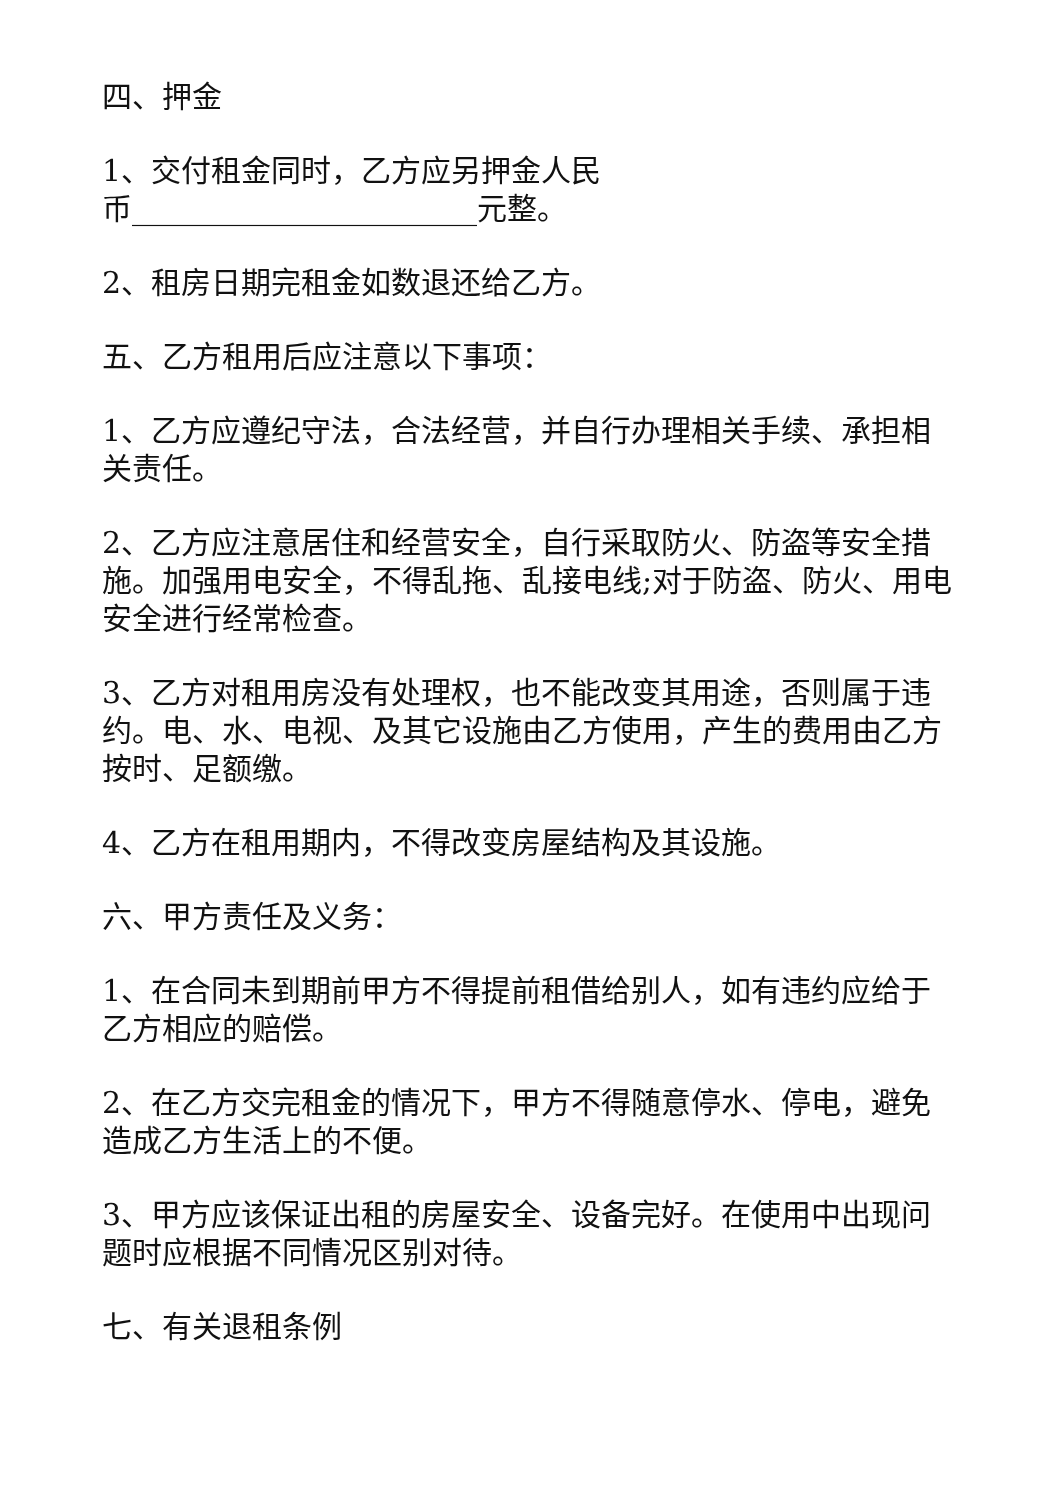四、押金
1、交付租金同时，乙方应另押金人民
币_______________________元整。
2、租房日期完租金如数退还给乙方。
五、乙方租用后应注意以下事项：
1、乙方应遵纪守法，合法经营，并自行办理相关手续、承担相关责任。
2、乙方应注意居住和经营安全，自行采取防火、防盗等安全措施。加强用电安全，不得乱拖、乱接电线;对于防盗、防火、用电安全进行经常检查。
3、乙方对租用房没有处理权，也不能改变其用途，否则属于违约。电、水、电视、及其它设施由乙方使用，产生的费用由乙方按时、足额缴。
4、乙方在租用期内，不得改变房屋结构及其设施。
六、甲方责任及义务：
1、在合同未到期前甲方不得提前租借给别人，如有违约应给于乙方相应的赔偿。
2、在乙方交完租金的情况下，甲方不得随意停水、停电，避免造成乙方生活上的不便。
3、甲方应该保证出租的房屋安全、设备完好。在使用中出现问题时应根据不同情况区别对待。
七、有关退租条例